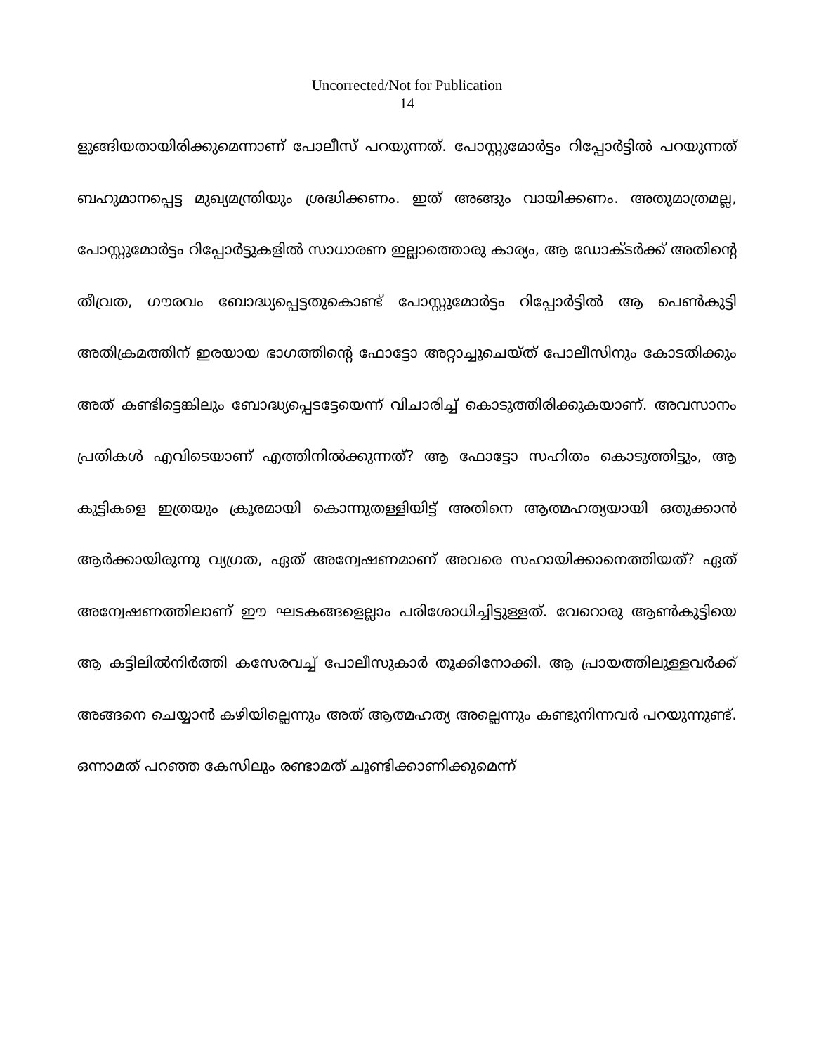Uncorrected/Not for Publication
14
ളുങ്ങിയതായിരിക്കുമെന്നാണ് പോലീസ് പറയുന്നത്. പോസ്റ്റുമോർട്ടം റിപ്പോർട്ടിൽ പറയുന്നത് ബഹുമാനപ്പെട്ട മുഖ്യമന്ത്രിയും ശ്രദ്ധിക്കണം. ഇത് അങ്ങും വായിക്കണം. അതുമാത്രമല്ല, പോസ്റ്റുമോർട്ടം റിപ്പോർട്ടുകളിൽ സാധാരണ ഇല്ലാത്തൊരു കാര്യം, ആ ഡോക്ടർക്ക് അതിന്റെ തീവ്രത, ഗൗരവം ബോദ്ധ്യപ്പെട്ടതുകൊണ്ട് പോസ്റ്റുമോർട്ടം റിപ്പോർട്ടിൽ ആ പെൺകുട്ടി അതിക്രമത്തിന് ഇരയായ ഭാഗത്തിന്റെ ഫോട്ടോ അറ്റാച്ചുചെയ്ത് പോലീസിനും കോടതിക്കും അത് കണ്ടിട്ടെങ്കിലും ബോദ്ധ്യപ്പെടട്ടേയെന്ന് വിചാരിച്ച് കൊടുത്തിരിക്കുകയാണ്. അവസാനം പ്രതികൾ എവിടെയാണ് എത്തിനിൽക്കുന്നത്? ആ ഫോട്ടോ സഹിതം കൊടുത്തിട്ടും, ആ കുട്ടികളെ ഇത്രയും ക്രൂരമായി കൊന്നുതള്ളിയിട്ട് അതിനെ ആത്മഹത്യയായി ഒതുക്കാൻ ആർക്കായിരുന്നു വ്യഗ്രത, ഏത് അന്വേഷണമാണ് അവരെ സഹായിക്കാനെത്തിയത്? ഏത് അന്വേഷണത്തിലാണ് ഈ ഘടകങ്ങളെല്ലാം പരിശോധിച്ചിട്ടുള്ളത്. വേറൊരു ആൺകുട്ടിയെ ആ കട്ടിലിൽനിർത്തി കസേരവച്ച് പോലീസുകാർ തൂക്കിനോക്കി. ആ പ്രായത്തിലുള്ളവർക്ക് അങ്ങനെ ചെയ്യാൻ കഴിയില്ലെന്നും അത് ആത്മഹത്യ അല്ലെന്നും കണ്ടുനിന്നവർ പറയുന്നുണ്ട്. ഒന്നാമത് പറഞ്ഞ കേസിലും രണ്ടാമത് ചൂണ്ടിക്കാണിക്കുമെന്ന്